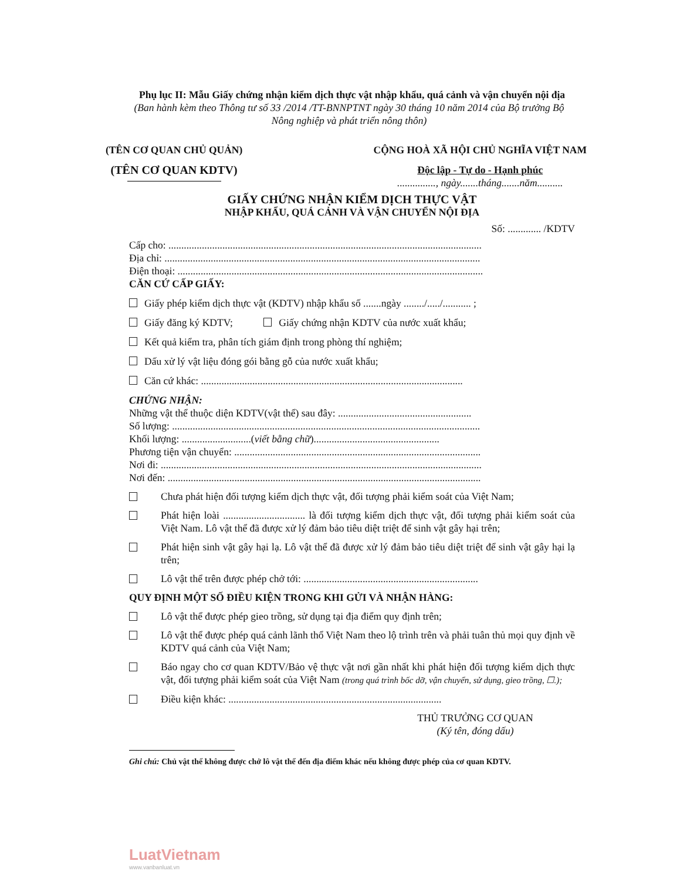Phụ lục II: Mẫu Giấy chứng nhận kiểm dịch thực vật nhập khẩu, quá cảnh và vận chuyển nội địa
(Ban hành kèm theo Thông tư số 33 /2014 /TT-BNNPTNT ngày 30 tháng 10 năm 2014 của Bộ trưởng Bộ Nông nghiệp và phát triển nông thôn)
(TÊN CƠ QUAN CHỦ QUẢN)
(TÊN CƠ QUAN KDTV)
CỘNG HOÀ XÃ HỘI CHỦ NGHĨA VIỆT NAM
Độc lập - Tự do - Hạnh phúc
..............., ngày.......tháng.......năm..........
GIẤY CHỨNG NHẬN KIỂM DỊCH THỰC VẬT
NHẬP KHẨU, QUÁ CẢNH VÀ VẬN CHUYỂN NỘI ĐỊA
Số: ............. /KDTV
Cấp cho: ..........................................................................................................................
Địa chỉ: ...........................................................................................................................
Điện thoại: .......................................................................................................................
CĂN CỨ CẤP GIẤY:
Giấy phép kiểm dịch thực vật (KDTV) nhập khẩu số .......ngày ......../...../........... ;
Giấy đăng ký KDTV; Giấy chứng nhận KDTV của nước xuất khẩu;
Kết quả kiểm tra, phân tích giám định trong phòng thí nghiệm;
Dấu xử lý vật liệu đóng gói bằng gỗ của nước xuất khẩu;
Căn cứ khác: ......................................................................................................
CHỨNG NHẬN:
Những vật thể thuộc diện KDTV(vật thể) sau đây: ....................................................
Số lượng: ........................................................................................................................
Khối lượng: ...........................(viết bằng chữ).................................................
Phương tiện vận chuyển: ................................................................................................
Nơi đi: .............................................................................................................................
Nơi đến: ..........................................................................................................................
Chưa phát hiện đối tượng kiểm dịch thực vật, đối tượng phải kiểm soát của Việt Nam;
Phát hiện loài ................................ là đối tượng kiểm dịch thực vật, đối tượng phải kiểm soát của Việt Nam. Lô vật thể đã được xử lý đảm bảo tiêu diệt triệt để sinh vật gây hại trên;
Phát hiện sinh vật gây hại lạ. Lô vật thể đã được xử lý đảm bảo tiêu diệt triệt để sinh vật gây hại lạ trên;
Lô vật thể trên được phép chở tới: ....................................................................
QUY ĐỊNH MỘT SỐ ĐIỀU KIỆN TRONG KHI GỬI VÀ NHẬN HÀNG:
Lô vật thể được phép gieo trồng, sử dụng tại địa điểm quy định trên;
Lô vật thể được phép quá cảnh lãnh thổ Việt Nam theo lộ trình trên và phải tuân thủ mọi quy định về KDTV quá cảnh của Việt Nam;
Báo ngay cho cơ quan KDTV/Bảo vệ thực vật nơi gần nhất khi phát hiện đối tượng kiểm dịch thực vật, đối tượng phải kiểm soát của Việt Nam (trong quá trình bốc dỡ, vận chuyển, sử dụng, gieo trồng, ☐.);
Điều kiện khác: ...................................................................................
THỦ TRƯỞNG CƠ QUAN
(Ký tên, đóng dấu)
Ghi chú: Chủ vật thể không được chở lô vật thể đến địa điểm khác nếu không được phép của cơ quan KDTV.
LuatVietnam
www.vanbanluat.vn